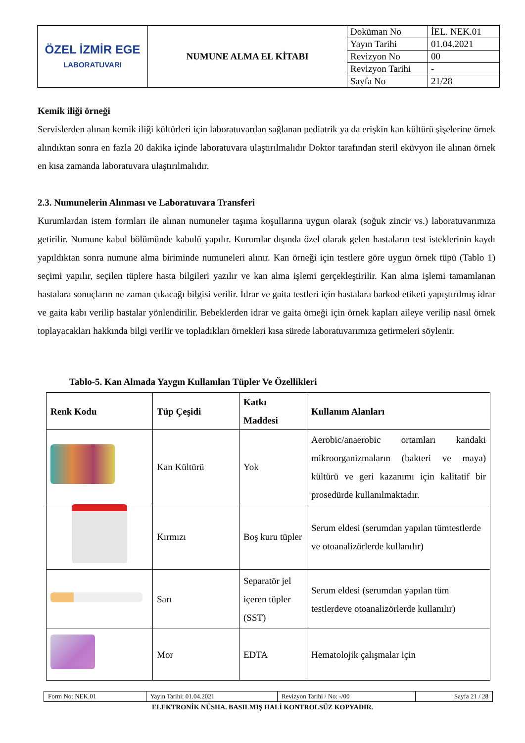| ÖZEL İZMİR EGE LABORATUVARI | NUMUNE ALMA EL KİTABI | Doküman No | İEL. NEK.01 |
| | | Yayın Tarihi | 01.04.2021 |
| | | Revizyon No | 00 |
| | | Revizyon Tarihi | - |
| | | Sayfa No | 21/28 |
Kemik iliği örneği
Servislerden alınan kemik iliği kültürleri için laboratuvardan sağlanan pediatrik ya da erişkin kan kültürü şişelerine örnek alındıktan sonra en fazla 20 dakika içinde laboratuvara ulaştırılmalıdır Doktor tarafından steril eküvyon ile alınan örnek en kısa zamanda laboratuvara ulaştırılmalıdır.
2.3. Numunelerin Alınması ve Laboratuvara Transferi
Kurumlardan istem formları ile alınan numuneler taşıma koşullarına uygun olarak (soğuk zincir vs.) laboratuvarımıza getirilir. Numune kabul bölümünde kabulü yapılır. Kurumlar dışında özel olarak gelen hastaların test isteklerinin kaydı yapıldıktan sonra numune alma biriminde numuneleri alınır. Kan örneği için testlere göre uygun örnek tüpü (Tablo 1) seçimi yapılır, seçilen tüplere hasta bilgileri yazılır ve kan alma işlemi gerçekleştirilir. Kan alma işlemi tamamlanan hastalara sonuçların ne zaman çıkacağı bilgisi verilir. İdrar ve gaita testleri için hastalara barkod etiketi yapıştırılmış idrar ve gaita kabı verilip hastalar yönlendirilir. Bebeklerden idrar ve gaita örneği için örnek kapları aileye verilip nasıl örnek toplayacakları hakkında bilgi verilir ve topladıkları örnekleri kısa sürede laboratuvarımıza getirmeleri söylenir.
Tablo-5. Kan Almada Yaygın Kullanılan Tüpler Ve Özellikleri
| Renk Kodu | Tüp Çeşidi | Katkı Maddesi | Kullanım Alanları |
| --- | --- | --- | --- |
| | Kan Kültürü | Yok | Aerobic/anaerobic ortamları kandaki mikroorganizmaların (bakteri ve maya) kültürü ve geri kazanımı için kalitatif bir prosedürde kullanılmaktadır. |
| | Kırmızı | Boş kuru tüpler | Serum eldesi (serumdan yapılan tümtestlerde ve otoanalizörlerde kullanılır) |
| | Sarı | Separatör jel içeren tüpler (SST) | Serum eldesi (serumdan yapılan tüm testlerdeve otoanalizörlerde kullanılır) |
| | Mor | EDTA | Hematolojik çalışmalar için |
| Form No: NEK.01 | Yayın Tarihi: 01.04.2021 | Revizyon Tarihi / No: -/00 | Sayfa 21 / 28 |
ELEKTRONİK NÜSHA. BASILMIŞ HALİ KONTROLSÜZ KOPYADIR.